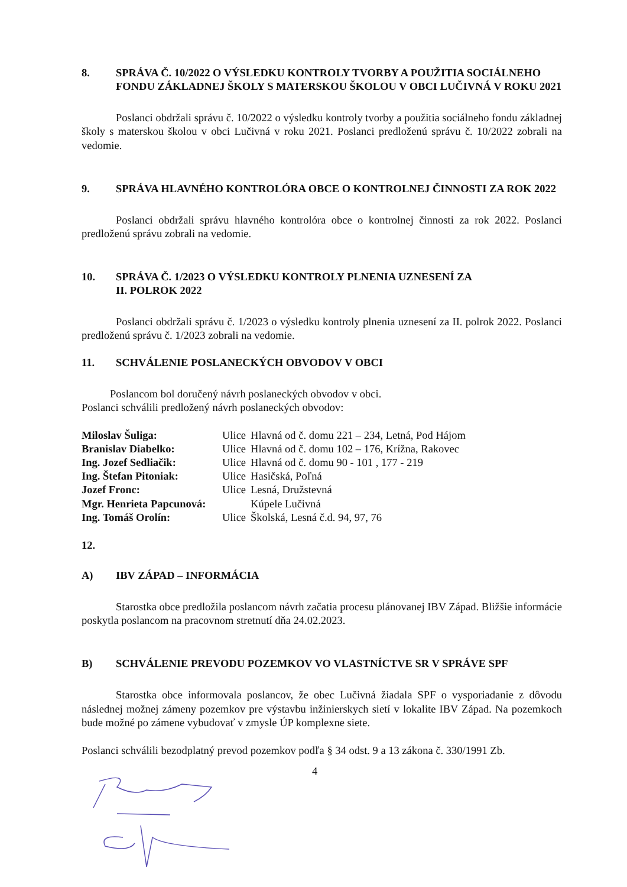8. SPRÁVA Č. 10/2022 O VÝSLEDKU KONTROLY TVORBY A POUŽITIA SOCIÁLNEHO FONDU ZÁKLADNEJ ŠKOLY S MATERSKOU ŠKOLOU V OBCI LUČIVNÁ V ROKU 2021
Poslanci obdržali správu č. 10/2022 o výsledku kontroly tvorby a použitia sociálneho fondu základnej školy s materskou školou v obci Lučivná v roku 2021. Poslanci predloženú správu č. 10/2022 zobrali na vedomie.
9. SPRÁVA HLAVNÉHO KONTROLÓRA OBCE O KONTROLNEJ ČINNOSTI ZA ROK 2022
Poslanci obdržali správu hlavného kontrolóra obce o kontrolnej činnosti za rok 2022. Poslanci predloženú správu zobrali na vedomie.
10. SPRÁVA Č. 1/2023 O VÝSLEDKU KONTROLY PLNENIA UZNESENÍ ZA
II. POLROK 2022
Poslanci obdržali správu č. 1/2023 o výsledku kontroly plnenia uznesení za II. polrok 2022. Poslanci predloženú správu č. 1/2023 zobrali na vedomie.
11. SCHVÁLENIE POSLANECKÝCH OBVODOV V OBCI
Poslancom bol doručený návrh poslaneckých obvodov v obci.
Poslanci schválili predložený návrh poslaneckých obvodov:
| Miloslav Šuliga: | Ulice | Hlavná od č. domu 221 – 234, Letná, Pod Hájom |
| Branislav Diabelko: | Ulice | Hlavná od č. domu 102 – 176, Krížna, Rakovec |
| Ing. Jozef Sedliačik: | Ulice | Hlavná od č. domu 90 - 101 , 177 - 219 |
| Ing. Štefan Pitoniak: | Ulice | Hasičská, Poľná |
| Jozef Fronc: | Ulice | Lesná, Družstevná |
| Mgr. Henrieta Papcunová: | | Kúpele Lučivná |
| Ing. Tomáš Orolín: | Ulice | Školská, Lesná č.d. 94, 97, 76 |
12.
A) IBV ZÁPAD – INFORMÁCIA
Starostka obce predložila poslancom návrh začatia procesu plánovanej IBV Západ. Bližšie informácie poskytla poslancom na pracovnom stretnutí dňa 24.02.2023.
B) SCHVÁLENIE PREVODU POZEMKOV VO VLASTNÍCTVE SR V SPRÁVE SPF
Starostka obce informovala poslancov, že obec Lučivná žiadala SPF o vysporiadanie z dôvodu následnej možnej zámeny pozemkov pre výstavbu inžinierskych sietí v lokalite IBV Západ. Na pozemkoch bude možné po zámene vybudovať v zmysle ÚP komplexne siete.
Poslanci schválili bezodplatný prevod pozemkov podľa § 34 odst. 9 a 13 zákona č. 330/1991 Zb.
4